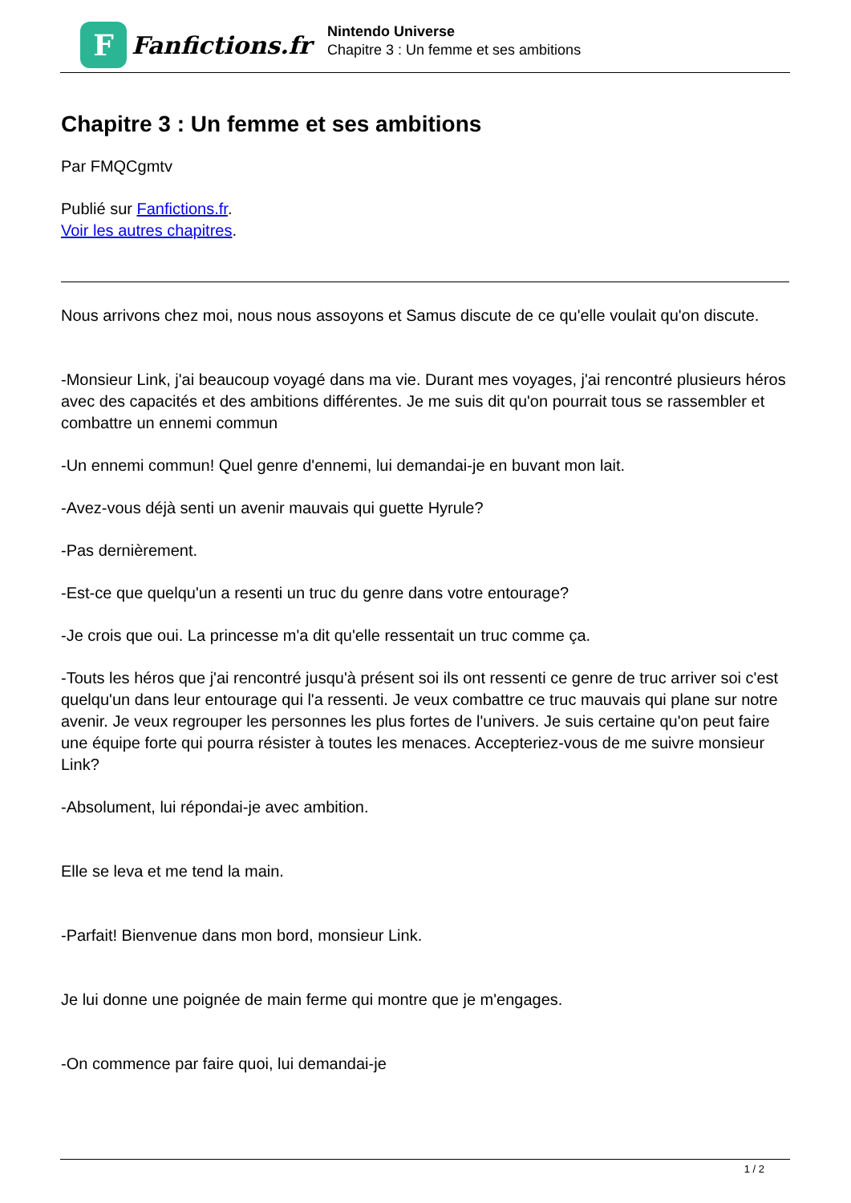F
Fanfictions.fr
Nintendo Universe
Chapitre 3 : Un femme et ses ambitions
Chapitre 3 : Un femme et ses ambitions
Par FMQCgmtv
Publié sur Fanfictions.fr.
Voir les autres chapitres.
Nous arrivons chez moi, nous nous assoyons et Samus discute de ce qu'elle voulait qu'on discute.
-Monsieur Link, j'ai beaucoup voyagé dans ma vie. Durant mes voyages, j'ai rencontré plusieurs héros avec des capacités et des ambitions différentes. Je me suis dit qu'on pourrait tous se rassembler et combattre un ennemi commun
-Un ennemi commun! Quel genre d'ennemi, lui demandai-je en buvant mon lait.
-Avez-vous déjà senti un avenir mauvais qui guette Hyrule?
-Pas dernièrement.
-Est-ce que quelqu'un a resenti un truc du genre dans votre entourage?
-Je crois que oui. La princesse m'a dit qu'elle ressentait un truc comme ça.
-Touts les héros que j'ai rencontré jusqu'à présent soi ils ont ressenti ce genre de truc arriver soi c'est quelqu'un dans leur entourage qui l'a ressenti. Je veux combattre ce truc mauvais qui plane sur notre avenir. Je veux regrouper les personnes les plus fortes de l'univers. Je suis certaine qu'on peut faire une équipe forte qui pourra résister à toutes les menaces. Accepteriez-vous de me suivre monsieur Link?
-Absolument, lui répondai-je avec ambition.
Elle se leva et me tend la main.
-Parfait! Bienvenue dans mon bord, monsieur Link.
Je lui donne une poignée de main ferme qui montre que je m'engages.
-On commence par faire quoi, lui demandai-je
1 / 2